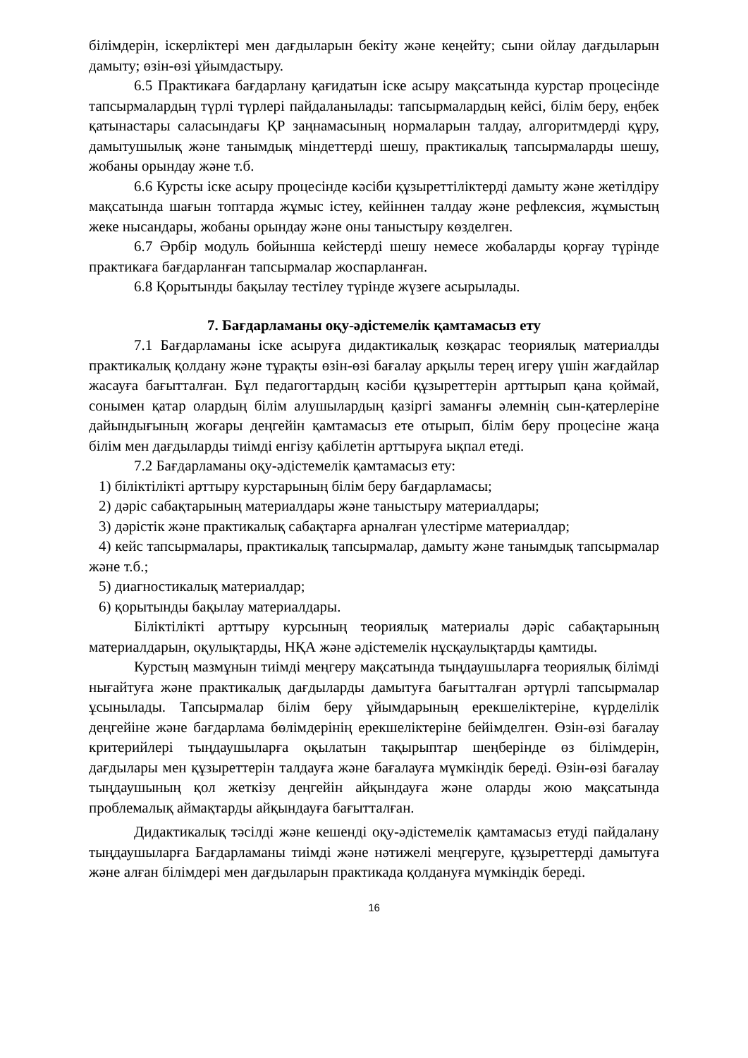білімдерін, іскерліктері мен дағдыларын бекіту және кеңейту; сыни ойлау дағдыларын дамыту; өзін-өзі ұйымдастыру.
6.5 Практикаға бағдарлану қағидатын іске асыру мақсатында курстар процесінде тапсырмалардың түрлі түрлері пайдаланылады: тапсырмалардың кейсі, білім беру, еңбек қатынастары саласындағы ҚР заңнамасының нормаларын талдау, алгоритмдерді құру, дамытушылық және танымдық міндеттерді шешу, практикалық тапсырмаларды шешу, жобаны орындау және т.б.
6.6 Курсты іске асыру процесінде кәсіби құзыреттіліктерді дамыту және жетілдіру мақсатында шағын топтарда жұмыс істеу, кейіннен талдау және рефлексия, жұмыстың жеке нысандары, жобаны орындау және оны таныстыру көзделген.
6.7 Әрбір модуль бойынша кейстерді шешу немесе жобаларды қорғау түрінде практикаға бағдарланған тапсырмалар жоспарланған.
6.8 Қорытынды бақылау тестілеу түрінде жүзеге асырылады.
7. Бағдарламаны оқу-әдістемелік қамтамасыз ету
7.1 Бағдарламаны іске асыруға дидактикалық көзқарас теориялық материалды практикалық қолдану және тұрақты өзін-өзі бағалау арқылы терең игеру үшін жағдайлар жасауға бағытталған. Бұл педагогтардың кәсіби құзыреттерін арттырып қана қоймай, сонымен қатар олардың білім алушылардың қазіргі заманғы әлемнің сын-қатерлеріне дайындығының жоғары деңгейін қамтамасыз ете отырып, білім беру процесіне жаңа білім мен дағдыларды тиімді енгізу қабілетін арттыруға ықпал етеді.
7.2 Бағдарламаны оқу-әдістемелік қамтамасыз ету:
1) біліктілікті арттыру курстарының білім беру бағдарламасы;
2) дәріс сабақтарының материалдары және таныстыру материалдары;
3) дәрістік және практикалық сабақтарға арналған үлестірме материалдар;
4) кейс тапсырмалары, практикалық тапсырмалар, дамыту және танымдық тапсырмалар және т.б.;
5) диагностикалық материалдар;
6) қорытынды бақылау материалдары.
Біліктілікті арттыру курсының теориялық материалы дәріс сабақтарының материалдарын, оқулықтарды, НҚА және әдістемелік нұсқаулықтарды қамтиды.
Курстың мазмұнын тиімді меңгеру мақсатында тыңдаушыларға теориялық білімді нығайтуға және практикалық дағдыларды дамытуға бағытталған әртүрлі тапсырмалар ұсынылады. Тапсырмалар білім беру ұйымдарының ерекшеліктеріне, күрделілік деңгейіне және бағдарлама бөлімдерінің ерекшеліктеріне бейімделген. Өзін-өзі бағалау критерийлері тыңдаушыларға оқылатын тақырыптар шеңберінде өз білімдерін, дағдылары мен құзыреттерін талдауға және бағалауға мүмкіндік береді. Өзін-өзі бағалау тыңдаушының қол жеткізу деңгейін айқындауға және оларды жою мақсатында проблемалық аймақтарды айқындауға бағытталған.
Дидактикалық тәсілді және кешенді оқу-әдістемелік қамтамасыз етуді пайдалану тыңдаушыларға Бағдарламаны тиімді және нәтижелі меңгеруге, құзыреттерді дамытуға және алған білімдері мен дағдыларын практикада қолдануға мүмкіндік береді.
16